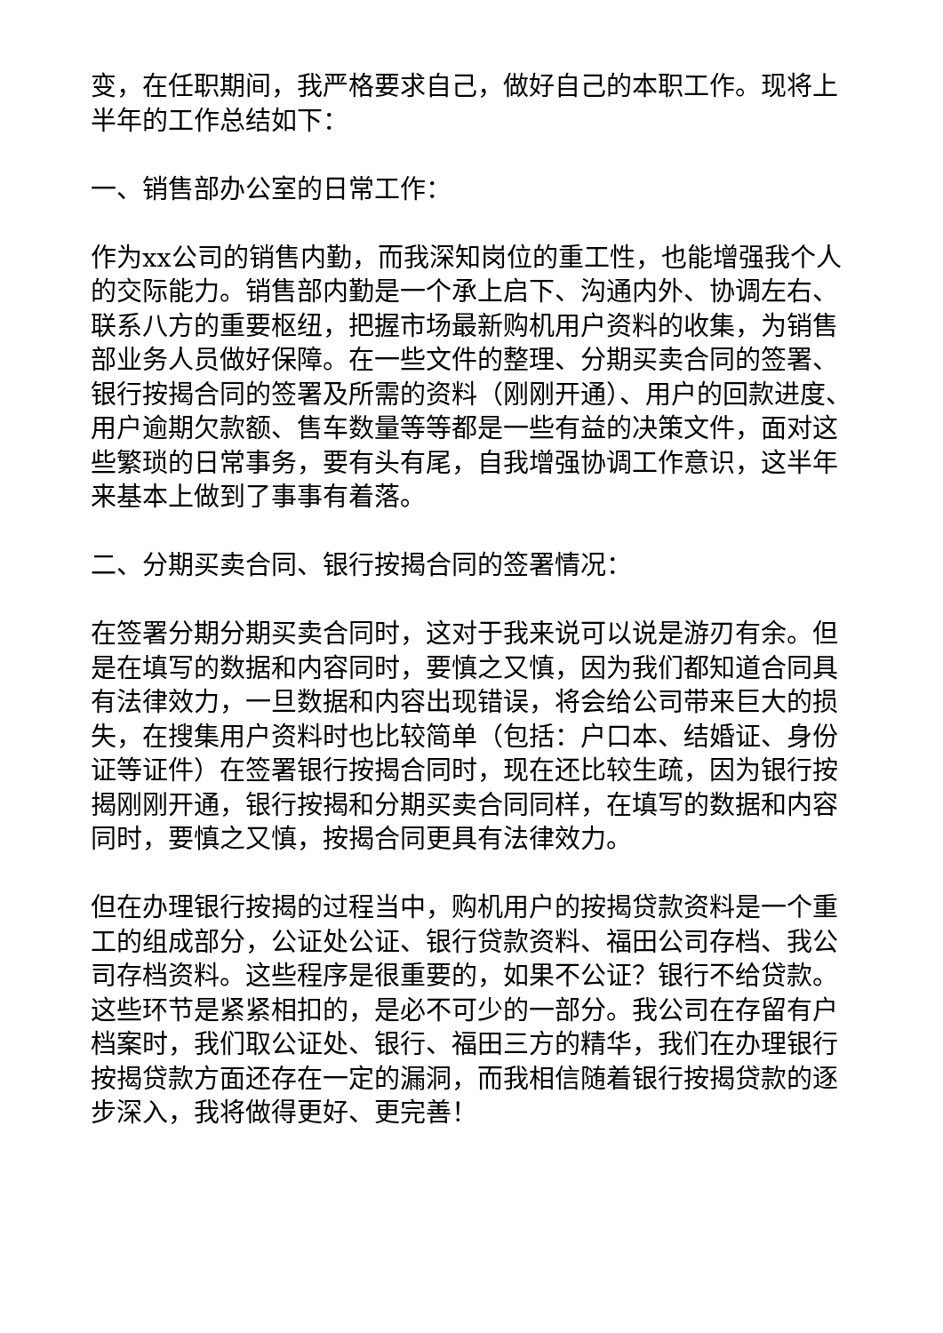变，在任职期间，我严格要求自己，做好自己的本职工作。现将上半年的工作总结如下：
一、销售部办公室的日常工作：
作为xx公司的销售内勤，而我深知岗位的重工性，也能增强我个人的交际能力。销售部内勤是一个承上启下、沟通内外、协调左右、联系八方的重要枢纽，把握市场最新购机用户资料的收集，为销售部业务人员做好保障。在一些文件的整理、分期买卖合同的签署、银行按揭合同的签署及所需的资料（刚刚开通）、用户的回款进度、用户逾期欠款额、售车数量等等都是一些有益的决策文件，面对这些繁琐的日常事务，要有头有尾，自我增强协调工作意识，这半年来基本上做到了事事有着落。
二、分期买卖合同、银行按揭合同的签署情况：
在签署分期分期买卖合同时，这对于我来说可以说是游刃有余。但是在填写的数据和内容同时，要慎之又慎，因为我们都知道合同具有法律效力，一旦数据和内容出现错误，将会给公司带来巨大的损失，在搜集用户资料时也比较简单（包括：户口本、结婚证、身份证等证件）在签署银行按揭合同时，现在还比较生疏，因为银行按揭刚刚开通，银行按揭和分期买卖合同同样，在填写的数据和内容同时，要慎之又慎，按揭合同更具有法律效力。
但在办理银行按揭的过程当中，购机用户的按揭贷款资料是一个重工的组成部分，公证处公证、银行贷款资料、福田公司存档、我公司存档资料。这些程序是很重要的，如果不公证？银行不给贷款。这些环节是紧紧相扣的，是必不可少的一部分。我公司在存留有户档案时，我们取公证处、银行、福田三方的精华，我们在办理银行按揭贷款方面还存在一定的漏洞，而我相信随着银行按揭贷款的逐步深入，我将做得更好、更完善！